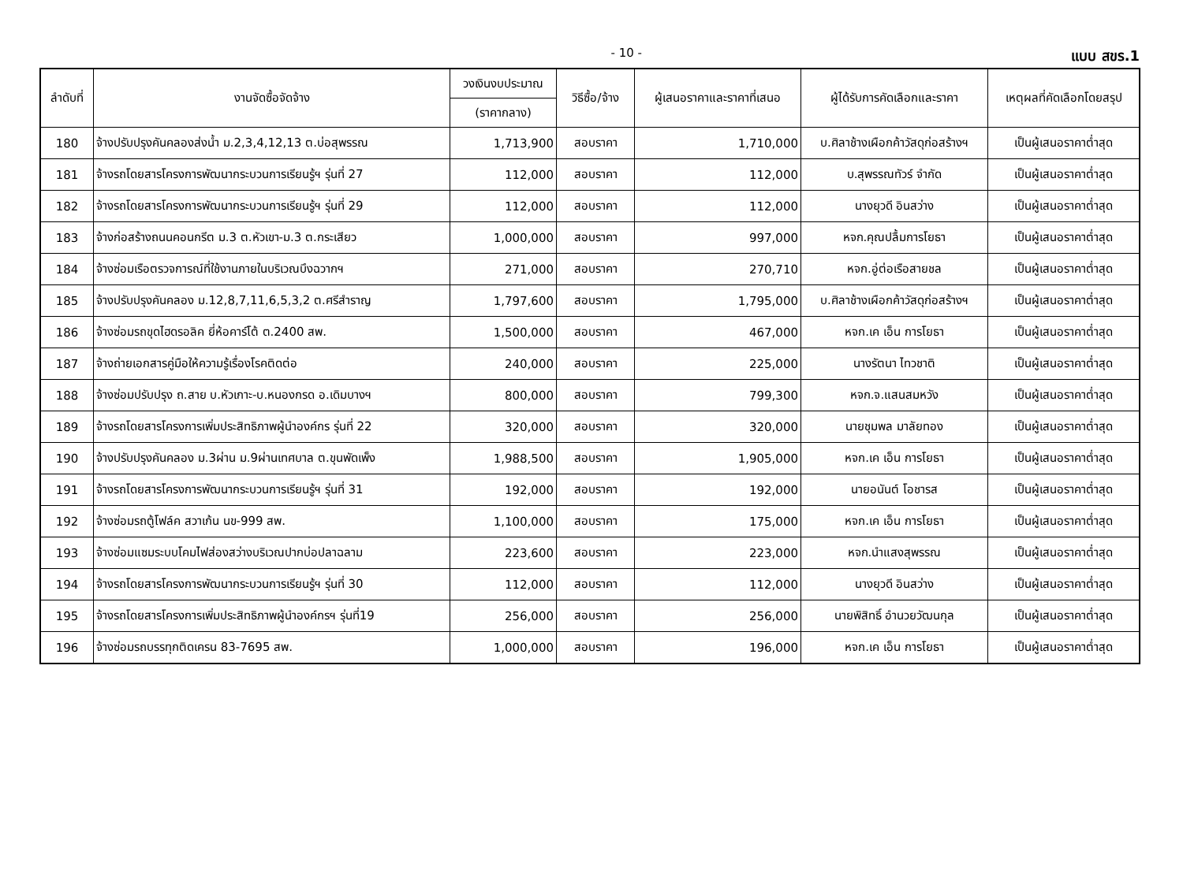- 10 - แบบ สขร.1
| ลำดับที่ | งานจัดซื้อจัดจ้าง | วงเงินงบประมาณ | วิธีซื้อ/จ้าง | ผู้เสนอราคาและราคาที่เสนอ | ผู้ได้รับการคัดเลือกและราคา | เหตุผลที่คัดเลือกโดยสรุป |
| --- | --- | --- | --- | --- | --- | --- |
| | | (ราคากลาง) | | | | |
| 180 | จ้างปรับปรุงคันคลองส่งน้ำ ม.2,3,4,12,13 ต.บ่อสุพรรณ | 1,713,900 | สอบราคา | 1,710,000 | บ.ศิลาช้างเผือกค้าวัสดุก่อสร้างฯ | เป็นผู้เสนอราคาต่ำสุด |
| 181 | จ้างรถโดยสารโครงการพัฒนากระบวนการเรียนรู้ฯ รุ่นที่ 27 | 112,000 | สอบราคา | 112,000 | บ.สุพรรณทัวร์ จำกัด | เป็นผู้เสนอราคาต่ำสุด |
| 182 | จ้างรถโดยสารโครงการพัฒนากระบวนการเรียนรู้ฯ รุ่นที่ 29 | 112,000 | สอบราคา | 112,000 | นางยุวดี อินสว่าง | เป็นผู้เสนอราคาต่ำสุด |
| 183 | จ้างก่อสร้างถนนคอนกรีต ม.3 ต.หัวเขา-ม.3 ต.กระเสียว | 1,000,000 | สอบราคา | 997,000 | หจก.คุณปลื้มการโยธา | เป็นผู้เสนอราคาต่ำสุด |
| 184 | จ้างซ่อมเรือตรวจการณ์ที่ใช้งานภายในบริเวณบึงฉวากฯ | 271,000 | สอบราคา | 270,710 | หจก.อู่ต่อเรือสายชล | เป็นผู้เสนอราคาต่ำสุด |
| 185 | จ้างปรับปรุงคันคลอง ม.12,8,7,11,6,5,3,2 ต.ศรีสำราญ | 1,797,600 | สอบราคา | 1,795,000 | บ.ศิลาช้างเผือกค้าวัสดุก่อสร้างฯ | เป็นผู้เสนอราคาต่ำสุด |
| 186 | จ้างซ่อมรถขุดไฮดรอลิค ยี่ห้อคาร์โต้ ต.2400 สพ. | 1,500,000 | สอบราคา | 467,000 | หจก.เค เอ็น การโยธา | เป็นผู้เสนอราคาต่ำสุด |
| 187 | จ้างถ่ายเอกสารคู่มือให้ความรู้เรื่องโรคติดต่อ | 240,000 | สอบราคา | 225,000 | นางรัตนา ไทวชาติ | เป็นผู้เสนอราคาต่ำสุด |
| 188 | จ้างซ่อมปรับปรุง ถ.สาย บ.หัวเกาะ-บ.หนองกรด อ.เดิมบางฯ | 800,000 | สอบราคา | 799,300 | หจก.จ.แสนสมหวัง | เป็นผู้เสนอราคาต่ำสุด |
| 189 | จ้างรถโดยสารโครงการเพิ่มประสิทธิภาพผู้นำองค์กร รุ่นที่ 22 | 320,000 | สอบราคา | 320,000 | นายชุมพล มาลัยทอง | เป็นผู้เสนอราคาต่ำสุด |
| 190 | จ้างปรับปรุงคันคลอง ม.3ผ่าน ม.9ผ่านเทศบาล ต.ขุนพัดเพ็ง | 1,988,500 | สอบราคา | 1,905,000 | หจก.เค เอ็น การโยธา | เป็นผู้เสนอราคาต่ำสุด |
| 191 | จ้างรถโดยสารโครงการพัฒนากระบวนการเรียนรู้ฯ รุ่นที่ 31 | 192,000 | สอบราคา | 192,000 | นายอนันต์ โอชารส | เป็นผู้เสนอราคาต่ำสุด |
| 192 | จ้างซ่อมรถตู้โฟล์ค สวาเก้น นข-999 สพ. | 1,100,000 | สอบราคา | 175,000 | หจก.เค เอ็น การโยธา | เป็นผู้เสนอราคาต่ำสุด |
| 193 | จ้างซ่อมแซมระบบโคมไฟส่องสว่างบริเวณปากบ่อปลาฉลาม | 223,600 | สอบราคา | 223,000 | หจก.นำแสงสุพรรณ | เป็นผู้เสนอราคาต่ำสุด |
| 194 | จ้างรถโดยสารโครงการพัฒนากระบวนการเรียนรู้ฯ รุ่นที่ 30 | 112,000 | สอบราคา | 112,000 | นางยุวดี อินสว่าง | เป็นผู้เสนอราคาต่ำสุด |
| 195 | จ้างรถโดยสารโครงการเพิ่มประสิทธิภาพผู้นำองค์กรฯ รุ่นที่19 | 256,000 | สอบราคา | 256,000 | นายพิสิทธิ์ อำนวยวัฒนกุล | เป็นผู้เสนอราคาต่ำสุด |
| 196 | จ้างซ่อมรถบรรทุกติดเครน 83-7695 สพ. | 1,000,000 | สอบราคา | 196,000 | หจก.เค เอ็น การโยธา | เป็นผู้เสนอราคาต่ำสุด |